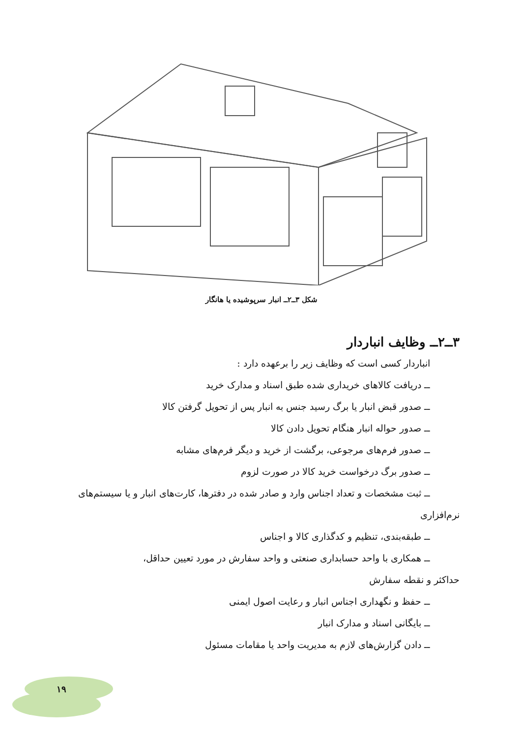شکل ۳ــ۲ــ انبار سرپوشیده یا هانگار
۳ــ۲ــ وظایف انباردار
انباردار کسی است که وظایف زیر را برعهده دارد :
ــ دریافت کالاهای خریداری شده طبق اسناد و مدارک خرید
ــ صدور قبض انبار یا برگ رسید جنس به انبار پس از تحویل گرفتن کالا
ــ صدور حواله انبار هنگام تحویل دادن کالا
ــ صدور فرم‌های مرجوعی، برگشت از خرید و دیگر فرم‌های مشابه
ــ صدور برگ درخواست خرید کالا در صورت لزوم
ــ ثبت مشخصات و تعداد اجناس وارد و صادر شده در دفترها، کارت‌های انبار و یا سیستم‌های
نرم‌افزاری
ــ طبقه‌بندی، تنظیم و کدگذاری کالا و اجناس
ــ همکاری با واحد حسابداری صنعتی و واحد سفارش در مورد تعیین حداقل،
حداکثر و نقطه سفارش
ــ حفظ و نگهداری اجناس انبار و رعایت اصول ایمنی
ــ بایگانی اسناد و مدارک انبار
ــ دادن گزارش‌های لازم به مدیریت واحد یا مقامات مسئول
۱۹